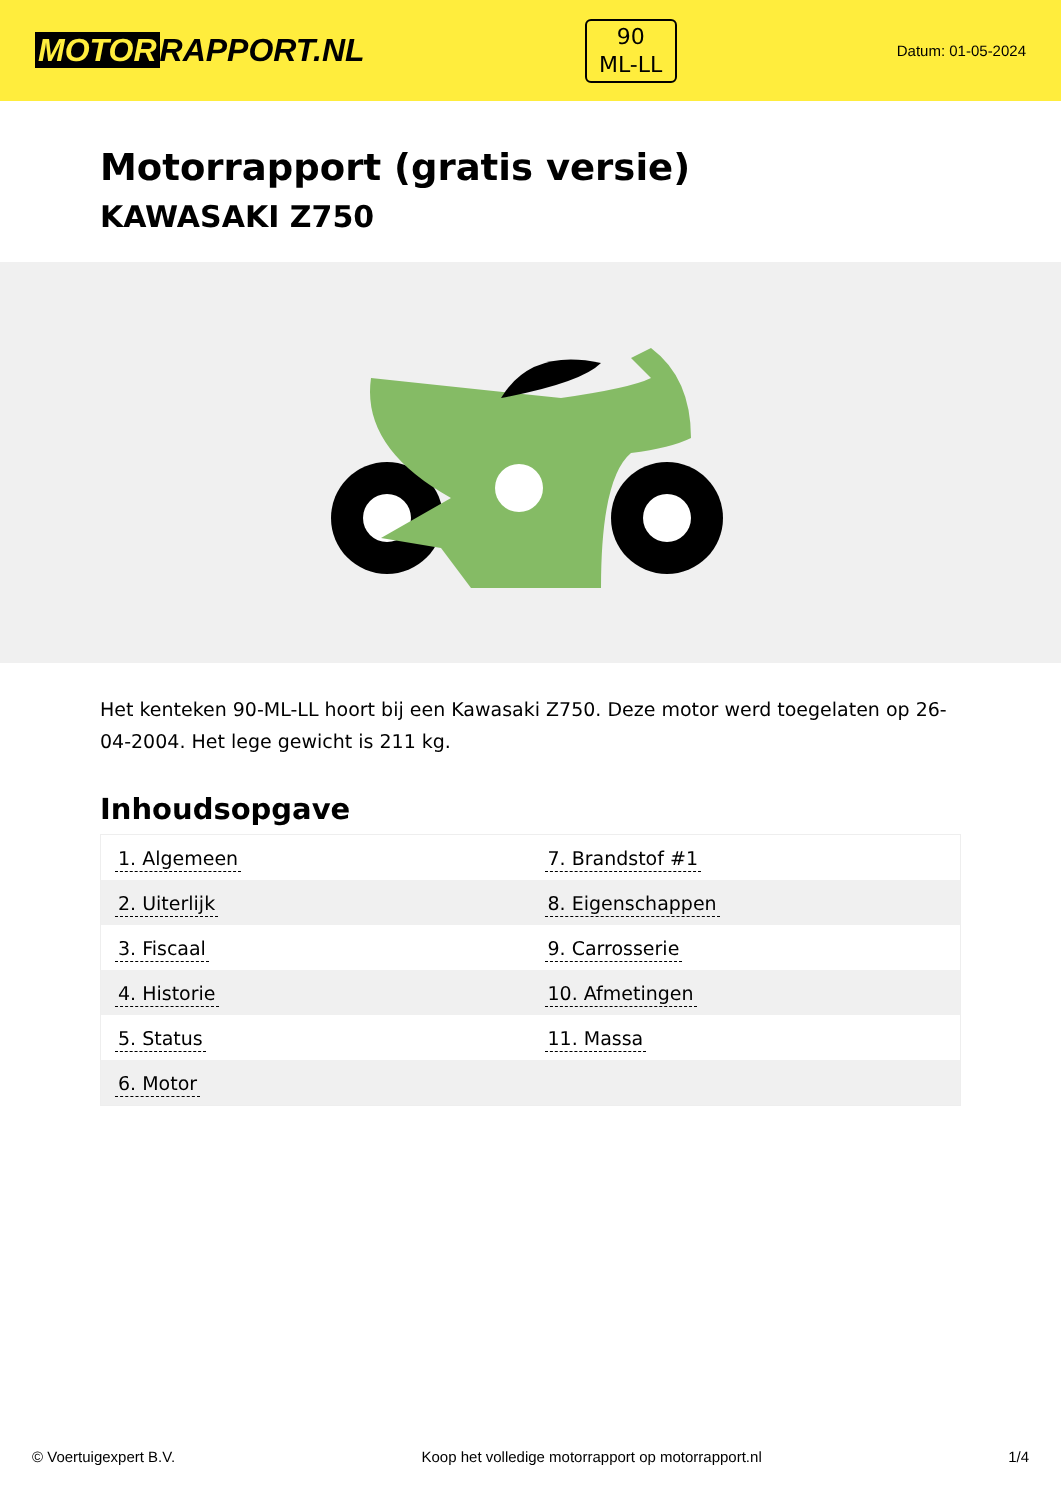MOTOR RAPPORT.NL
90
ML-LL
Datum: 01-05-2024
Motorrapport (gratis versie)
KAWASAKI Z750
Het kenteken 90-ML-LL hoort bij een Kawasaki Z750. Deze motor werd toegelaten op 26-04-2004. Het lege gewicht is 211 kg.
Inhoudsopgave
| 1. Algemeen | 7. Brandstof #1 |
| 2. Uiterlijk | 8. Eigenschappen |
| 3. Fiscaal | 9. Carrosserie |
| 4. Historie | 10. Afmetingen |
| 5. Status | 11. Massa |
| 6. Motor | |
© Voertuigexpert B.V. Koop het volledige motorrapport op motorrapport.nl
1/4